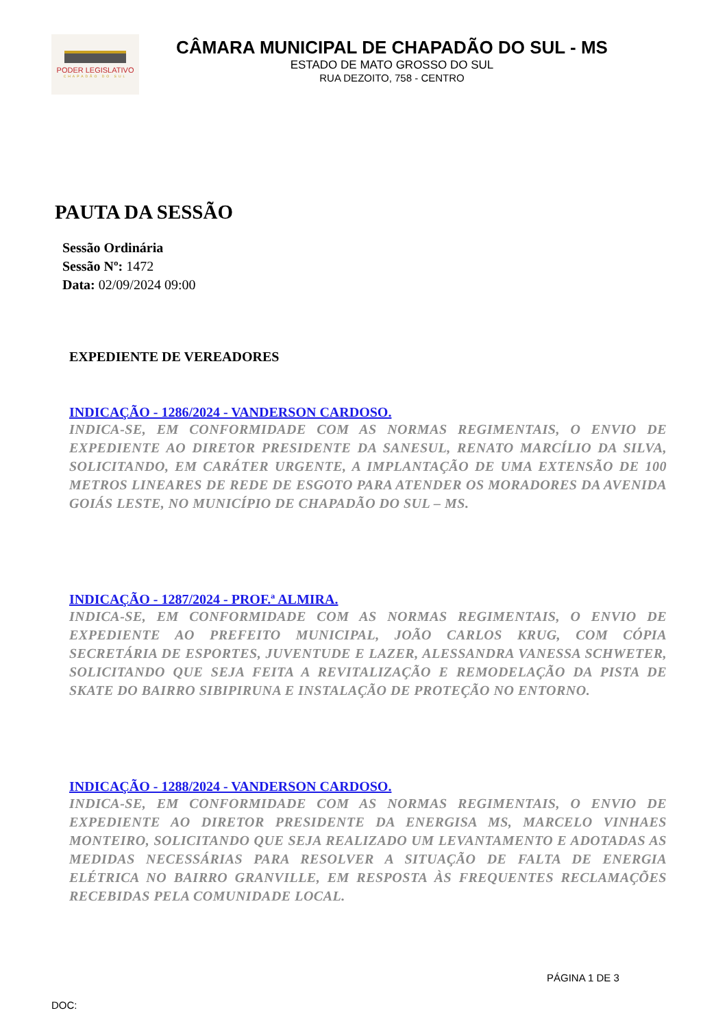PODER LEGISLATIVO
CHAPADÃO DO SUL
CÂMARA MUNICIPAL DE CHAPADÃO DO SUL - MS
ESTADO DE MATO GROSSO DO SUL
RUA DEZOITO, 758 - CENTRO
PAUTA DA SESSÃO
Sessão Ordinária
Sessão Nº: 1472
Data: 02/09/2024 09:00
EXPEDIENTE DE VEREADORES
INDICAÇÃO - 1286/2024 - VANDERSON CARDOSO.
INDICA-SE, EM CONFORMIDADE COM AS NORMAS REGIMENTAIS, O ENVIO DE EXPEDIENTE AO DIRETOR PRESIDENTE DA SANESUL, RENATO MARCÍLIO DA SILVA, SOLICITANDO, EM CARÁTER URGENTE, A IMPLANTAÇÃO DE UMA EXTENSÃO DE 100 METROS LINEARES DE REDE DE ESGOTO PARA ATENDER OS MORADORES DA AVENIDA GOIÁS LESTE, NO MUNICÍPIO DE CHAPADÃO DO SUL – MS.
INDICAÇÃO - 1287/2024 - PROF.ª ALMIRA.
INDICA-SE, EM CONFORMIDADE COM AS NORMAS REGIMENTAIS, O ENVIO DE EXPEDIENTE AO PREFEITO MUNICIPAL, JOÃO CARLOS KRUG, COM CÓPIA SECRETÁRIA DE ESPORTES, JUVENTUDE E LAZER, ALESSANDRA VANESSA SCHWETER, SOLICITANDO QUE SEJA FEITA A REVITALIZAÇÃO E REMODELAÇÃO DA PISTA DE SKATE DO BAIRRO SIBIPIRUNA E INSTALAÇÃO DE PROTEÇÃO NO ENTORNO.
INDICAÇÃO - 1288/2024 - VANDERSON CARDOSO.
INDICA-SE, EM CONFORMIDADE COM AS NORMAS REGIMENTAIS, O ENVIO DE EXPEDIENTE AO DIRETOR PRESIDENTE DA ENERGISA MS, MARCELO VINHAES MONTEIRO, SOLICITANDO QUE SEJA REALIZADO UM LEVANTAMENTO E ADOTADAS AS MEDIDAS NECESSÁRIAS PARA RESOLVER A SITUAÇÃO DE FALTA DE ENERGIA ELÉTRICA NO BAIRRO GRANVILLE, EM RESPOSTA ÀS FREQUENTES RECLAMAÇÕES RECEBIDAS PELA COMUNIDADE LOCAL.
PÁGINA 1 DE 3
DOC: